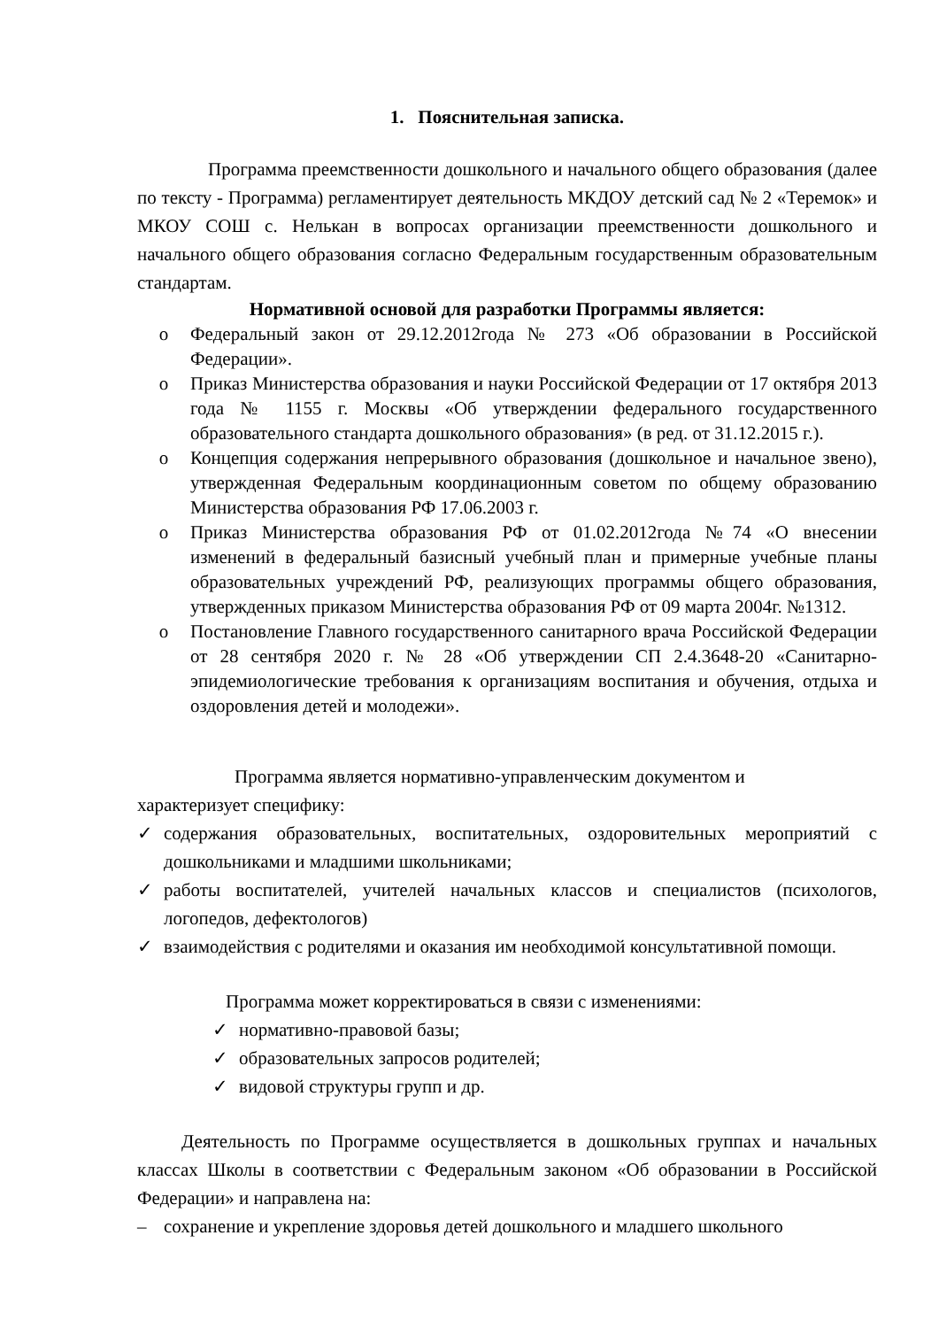1. Пояснительная записка.
Программа преемственности дошкольного и начального общего образования (далее по тексту - Программа) регламентирует деятельность МКДОУ детский сад № 2 «Теремок» и МКОУ СОШ с. Нелькан в вопросах организации преемственности дошкольного и начального общего образования согласно Федеральным государственным образовательным стандартам.
Нормативной основой для разработки Программы является:
o Федеральный закон от 29.12.2012года № 273 «Об образовании в Российской Федерации».
o Приказ Министерства образования и науки Российской Федерации от 17 октября 2013 года № 1155 г. Москвы «Об утверждении федерального государственного образовательного стандарта дошкольного образования» (в ред. от 31.12.2015 г.).
o Концепция содержания непрерывного образования (дошкольное и начальное звено), утвержденная Федеральным координационным советом по общему образованию Министерства образования РФ 17.06.2003 г.
o Приказ Министерства образования РФ от 01.02.2012года №74 «О внесении изменений в федеральный базисный учебный план и примерные учебные планы образовательных учреждений РФ, реализующих программы общего образования, утвержденных приказом Министерства образования РФ от 09 марта 2004г. №1312.
o Постановление Главного государственного санитарного врача Российской Федерации от 28 сентября 2020 г. № 28 «Об утверждении СП 2.4.3648-20 «Санитарно-эпидемиологические требования к организациям воспитания и обучения, отдыха и оздоровления детей и молодежи».
Программа является нормативно-управленческим документом и
характеризует специфику:
✓ содержания образовательных, воспитательных, оздоровительных мероприятий с дошкольниками и младшими школьниками;
✓ работы воспитателей, учителей начальных классов и специалистов (психологов, логопедов, дефектологов)
✓ взаимодействия с родителями и оказания им необходимой консультативной помощи.
Программа может корректироваться в связи с изменениями:
✓ нормативно-правовой базы;
✓ образовательных запросов родителей;
✓ видовой структуры групп и др.
Деятельность по Программе осуществляется в дошкольных группах и начальных классах Школы в соответствии с Федеральным законом «Об образовании в Российской Федерации» и направлена на:
– сохранение и укрепление здоровья детей дошкольного и младшего школьного